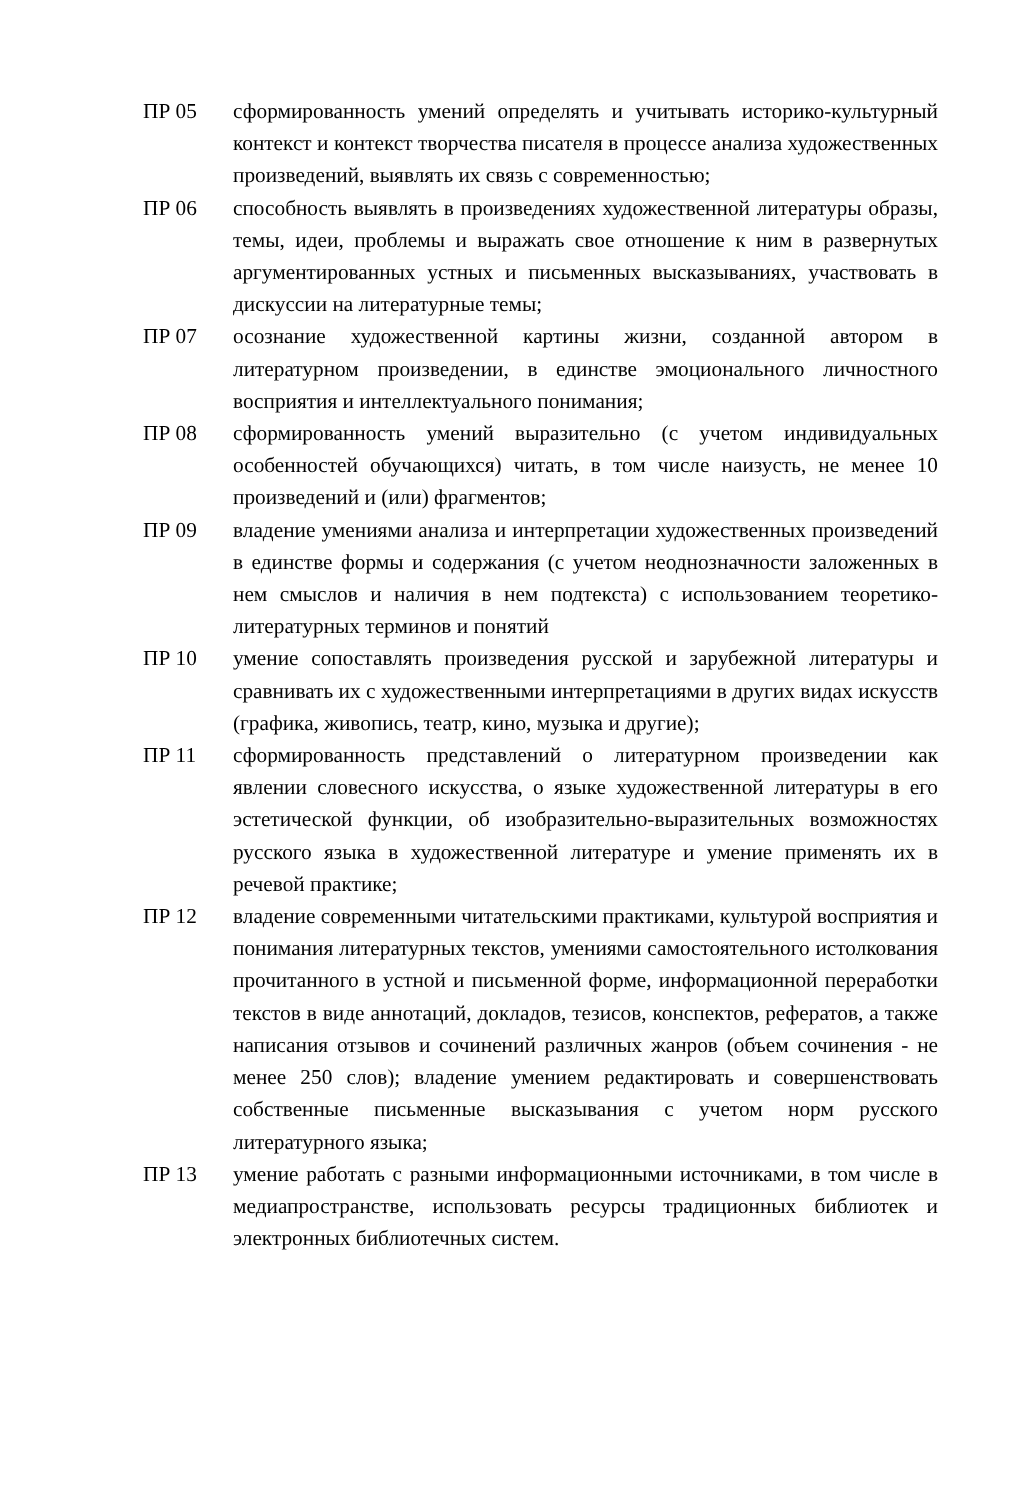ПР 05 сформированность умений определять и учитывать историко-культурный контекст и контекст творчества писателя в процессе анализа художественных произведений, выявлять их связь с современностью;
ПР 06 способность выявлять в произведениях художественной литературы образы, темы, идеи, проблемы и выражать свое отношение к ним в развернутых аргументированных устных и письменных высказываниях, участвовать в дискуссии на литературные темы;
ПР 07 осознание художественной картины жизни, созданной автором в литературном произведении, в единстве эмоционального личностного восприятия и интеллектуального понимания;
ПР 08 сформированность умений выразительно (с учетом индивидуальных особенностей обучающихся) читать, в том числе наизусть, не менее 10 произведений и (или) фрагментов;
ПР 09 владение умениями анализа и интерпретации художественных произведений в единстве формы и содержания (с учетом неоднозначности заложенных в нем смыслов и наличия в нем подтекста) с использованием теоретико-литературных терминов и понятий
ПР 10 умение сопоставлять произведения русской и зарубежной литературы и сравнивать их с художественными интерпретациями в других видах искусств (графика, живопись, театр, кино, музыка и другие);
ПР 11 сформированность представлений о литературном произведении как явлении словесного искусства, о языке художественной литературы в его эстетической функции, об изобразительно-выразительных возможностях русского языка в художественной литературе и умение применять их в речевой практике;
ПР 12 владение современными читательскими практиками, культурой восприятия и понимания литературных текстов, умениями самостоятельного истолкования прочитанного в устной и письменной форме, информационной переработки текстов в виде аннотаций, докладов, тезисов, конспектов, рефератов, а также написания отзывов и сочинений различных жанров (объем сочинения - не менее 250 слов); владение умением редактировать и совершенствовать собственные письменные высказывания с учетом норм русского литературного языка;
ПР 13 умение работать с разными информационными источниками, в том числе в медиапространстве, использовать ресурсы традиционных библиотек и электронных библиотечных систем.